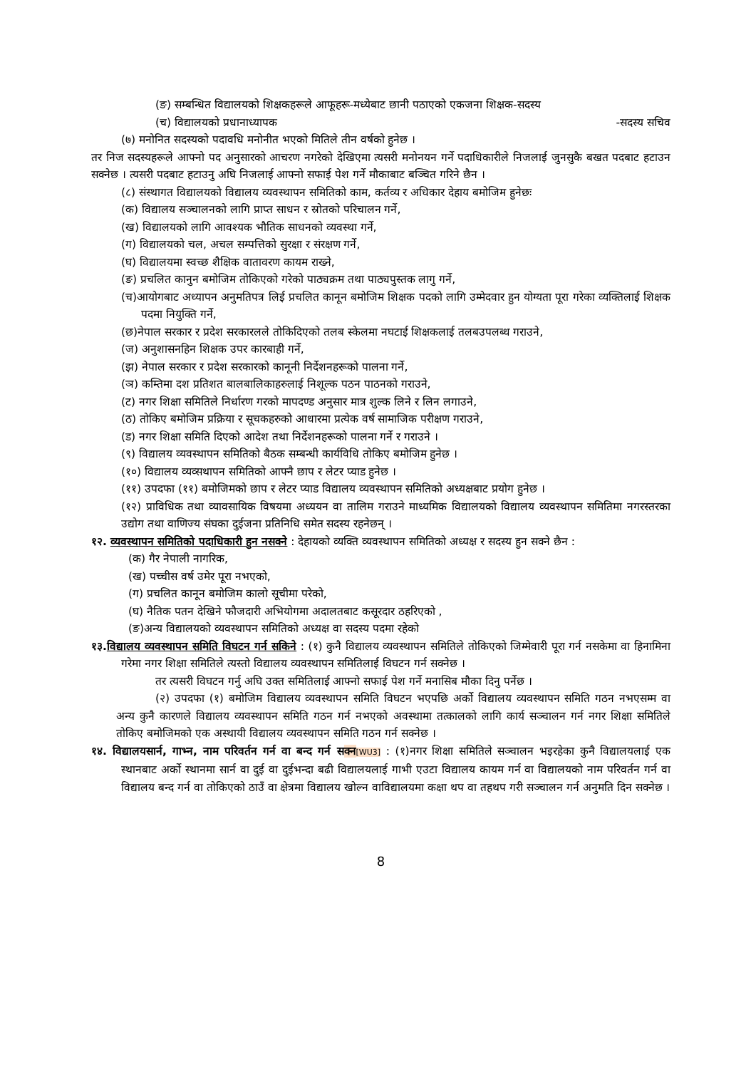(ङ) सम्बन्धित विद्यालयको शिक्षकहरूले आफूहरू-मध्येबाट छानी पठाएको एकजना शिक्षक-सदस्य
(च) विद्यालयको प्रधानाध्यापक -सदस्य सचिव
(७) मनोनित सदस्यको पदावधि मनोनीत भएको मितिले तीन वर्षको हुनेछ ।
तर निज सदस्यहरूले आफ्नो पद अनुसारको आचरण नगरेको देखिएमा त्यसरी मनोनयन गर्ने पदाधिकारीले निजलाई जुनसुकै बखत पदबाट हटाउन सक्नेछ । त्यसरी पदबाट हटाउनु अघि निजलाई आफ्नो सफाई पेश गर्ने मौकाबाट बञ्चित गरिने छैन ।
(८) संस्थागत विद्यालयको विद्यालय व्यवस्थापन समितिको काम, कर्तव्य र अधिकार देहाय बमोजिम हुनेछः
(क) विद्यालय सञ्चालनको लागि प्राप्त साधन र स्रोतको परिचालन गर्ने,
(ख) विद्यालयको लागि आवश्यक भौतिक साधनको व्यवस्था गर्ने,
(ग) विद्यालयको चल, अचल सम्पत्तिको सुरक्षा र संरक्षण गर्ने,
(घ) विद्यालयमा स्वच्छ शैक्षिक वातावरण कायम राख्ने,
(ङ) प्रचलित कानुन बमोजिम तोकिएको गरेको पाठ्यक्रम तथा पाठ्यपुस्तक लागु गर्ने,
(च)आयोगबाट अध्यापन अनुमतिपत्र लिई प्रचलित कानून बमोजिम शिक्षक पदको लागि उम्मेदवार हुन योग्यता पूरा गरेका व्यक्तिलाई शिक्षक पदमा नियुक्ति गर्ने,
(छ)नेपाल सरकार र प्रदेश सरकारलले तोकिदिएको तलब स्केलमा नघटाई शिक्षकलाई तलबउपलब्ध गराउने,
(ज) अनुशासनहिन शिक्षक उपर कारबाही गर्ने,
(झ) नेपाल सरकार र प्रदेश सरकारको कानूनी निर्देशनहरूको पालना गर्ने,
(ञ) कम्तिमा दश प्रतिशत बालबालिकाहरुलाई निशूल्क पठन पाठनको गराउने,
(ट) नगर शिक्षा समितिले निर्धारण गरको मापदण्ड अनुसार मात्र शुल्क लिने र लिन लगाउने,
(ठ) तोकिए बमोजिम प्रक्रिया र सूचकहरुको आधारमा प्रत्येक वर्ष सामाजिक परीक्षण गराउने,
(ड) नगर शिक्षा समिति दिएको आदेश तथा निर्देशनहरूको पालना गर्ने र गराउने ।
(९) विद्यालय व्यवस्थापन समितिको बैठक सम्बन्धी कार्यविधि तोकिए बमोजिम हुनेछ ।
(१०) विद्यालय व्यव्सथापन समितिको आफ्नै छाप र लेटर प्याड हुनेछ ।
(११) उपदफा (११) बमोजिमको छाप र लेटर प्याड विद्यालय व्यवस्थापन समितिको अध्यक्षबाट प्रयोग हुनेछ ।
(१२) प्राविधिक तथा व्यावसायिक विषयमा अध्ययन वा तालिम गराउने माध्यमिक विद्यालयको विद्यालय व्यवस्थापन समितिमा नगरस्तरका उद्योग तथा वाणिज्य संघका दुईजना प्रतिनिधि समेत सदस्य रहनेछन् ।
१२. व्यवस्थापन समितिको पदाधिकारी हुन नसक्ने : देहायको व्यक्ति व्यवस्थापन समितिको अध्यक्ष र सदस्य हुन सक्ने छैन :
(क) गैर नेपाली नागरिक,
(ख) पच्चीस वर्ष उमेर पूरा नभएको,
(ग) प्रचलित कानून बमोजिम कालो सूचीमा परेको,
(घ) नैतिक पतन देखिने फौजदारी अभियोगमा अदालतबाट कसूरदार ठहरिएको ,
(ङ)अन्य विद्यालयको व्यवस्थापन समितिको अध्यक्ष वा सदस्य पदमा रहेको
१३. विद्यालय व्यवस्थापन समिति विघटन गर्न सकिने : (१) कुनै विद्यालय व्यवस्थापन समितिले तोकिएको जिम्मेवारी पूरा गर्न नसकेमा वा हिनामिना गरेमा नगर शिक्षा समितिले त्यस्तो विद्यालय व्यवस्थापन समितिलाई विघटन गर्न सक्नेछ ।
तर त्यसरी विघटन गर्नु अघि उक्त समितिलाई आफ्नो सफाई पेश गर्ने मनासिब मौका दिनु पर्नेछ ।
(२) उपदफा (१) बमोजिम विद्यालय व्यवस्थापन समिति विघटन भएपछि अर्को विद्यालय व्यवस्थापन समिति गठन नभएसम्म वा अन्य कुनै कारणले विद्यालय व्यवस्थापन समिति गठन गर्न नभएको अवस्थामा तत्कालको लागि कार्य सञ्चालन गर्न नगर शिक्षा समितिले तोकिए बमोजिमको एक अस्थायी विद्यालय व्यवस्थापन समिति गठन गर्न सक्नेछ ।
१४. विद्यालयसार्न, गाभ्न, नाम परिवर्तन गर्न वा बन्द गर्न सक्न[WU3] : (१)नगर शिक्षा समितिले सञ्चालन भइरहेका कुनै विद्यालयलाई एक स्थानबाट अर्को स्थानमा सार्न वा दुई वा दुईभन्दा बढी विद्यालयलाई गाभी एउटा विद्यालय कायम गर्न वा विद्यालयको नाम परिवर्तन गर्न वा विद्यालय बन्द गर्न वा तोकिएको ठाउँ वा क्षेत्रमा विद्यालय खोल्न वाविद्यालयमा कक्षा थप वा तहथप गरी सञ्चालन गर्न अनुमति दिन सक्नेछ ।
8